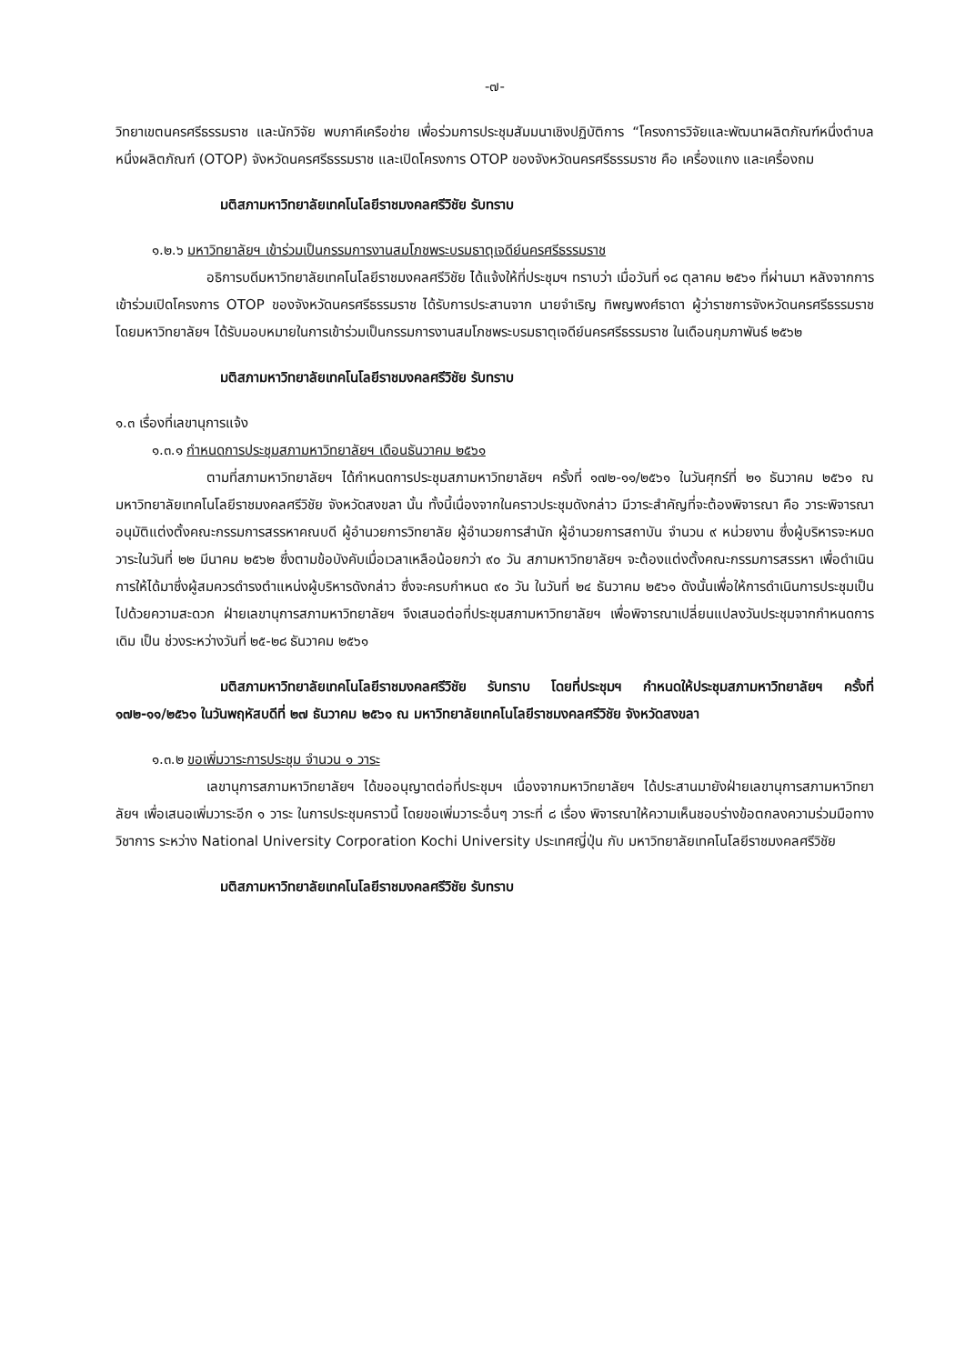-๗-
วิทยาเขตนครศรีธรรมราช และนักวิจัย พบภาคีเครือข่าย เพื่อร่วมการประชุมสัมมนาเชิงปฏิบัติการ “โครงการวิจัยและพัฒนาผลิตภัณฑ์หนึ่งตำบล หนึ่งผลิตภัณฑ์ (OTOP) จังหวัดนครศรีธรรมราช และเปิดโครงการ OTOP ของจังหวัดนครศรีธรรมราช คือ เครื่องแกง และเครื่องถม
มติสภามหาวิทยาลัยเทคโนโลยีราชมงคลศรีวิชัย รับทราบ
๑.๒.๖ มหาวิทยาลัยฯ เข้าร่วมเป็นกรรมการงานสมโภชพระบรมธาตุเจดีย์นครศรีธรรมราช
อธิการบดีมหาวิทยาลัยเทคโนโลยีราชมงคลศรีวิชัย ได้แจ้งให้ที่ประชุมฯ ทราบว่า เมื่อวันที่ ๑๘ ตุลาคม ๒๕๖๑ ที่ผ่านมา หลังจากการเข้าร่วมเปิดโครงการ OTOP ของจังหวัดนครศรีธรรมราช ได้รับการประสานจาก นายจำเริญ ทิพญพงศ์ธาดา ผู้ว่าราชการจังหวัดนครศรีธรรมราช โดยมหาวิทยาลัยฯ ได้รับมอบหมายในการเข้าร่วมเป็นกรรมการงานสมโภชพระบรมธาตุเจดีย์นครศรีธรรมราช ในเดือนกุมภาพันธ์ ๒๕๖๒
มติสภามหาวิทยาลัยเทคโนโลยีราชมงคลศรีวิชัย รับทราบ
๑.๓ เรื่องที่เลขานุการแจ้ง
๑.๓.๑ กำหนดการประชุมสภามหาวิทยาลัยฯ เดือนธันวาคม ๒๕๖๑
ตามที่สภามหาวิทยาลัยฯ ได้กำหนดการประชุมสภามหาวิทยาลัยฯ ครั้งที่ ๑๗๒-๑๑/๒๕๖๑ ในวันศุกร์ที่ ๒๑ ธันวาคม ๒๕๖๑ ณ มหาวิทยาลัยเทคโนโลยีราชมงคลศรีวิชัย จังหวัดสงขลา นั้น ทั้งนี้เนื่องจากในคราวประชุมดังกล่าว มีวาระสำคัญที่จะต้องพิจารณา คือ วาระพิจารณาอนุมัติแต่งตั้งคณะกรรมการสรรหาคณบดี ผู้อำนวยการวิทยาลัย ผู้อำนวยการสำนัก ผู้อำนวยการสถาบัน จำนวน ๙ หน่วยงาน ซึ่งผู้บริหารจะหมดวาระในวันที่ ๒๒ มีนาคม ๒๕๖๒ ซึ่งตามข้อบังคับเมื่อเวลาเหลือน้อยกว่า ๙๐ วัน สภามหาวิทยาลัยฯ จะต้องแต่งตั้งคณะกรรมการสรรหา เพื่อดำเนินการให้ได้มาซึ่งผู้สมควรดำรงตำแหน่งผู้บริหารดังกล่าว ซึ่งจะครบกำหนด ๙๐ วัน ในวันที่ ๒๔ ธันวาคม ๒๕๖๑ ดังนั้นเพื่อให้การดำเนินการประชุมเป็นไปด้วยความสะดวก ฝ่ายเลขานุการสภามหาวิทยาลัยฯ จึงเสนอต่อที่ประชุมสภามหาวิทยาลัยฯ เพื่อพิจารณาเปลี่ยนแปลงวันประชุมจากกำหนดการเดิม เป็น ช่วงระหว่างวันที่ ๒๕-๒๘ ธันวาคม ๒๕๖๑
มติสภามหาวิทยาลัยเทคโนโลยีราชมงคลศรีวิชัย รับทราบ โดยที่ประชุมฯ กำหนดให้ประชุมสภามหาวิทยาลัยฯ ครั้งที่ ๑๗๒-๑๑/๒๕๖๑ ในวันพฤหัสบดีที่ ๒๗ ธันวาคม ๒๕๖๑ ณ มหาวิทยาลัยเทคโนโลยีราชมงคลศรีวิชัย จังหวัดสงขลา
๑.๓.๒ ขอเพิ่มวาระการประชุม จำนวน ๑ วาระ
เลขานุการสภามหาวิทยาลัยฯ ได้ขออนุญาตต่อที่ประชุมฯ เนื่องจากมหาวิทยาลัยฯ ได้ประสานมายังฝ่ายเลขานุการสภามหาวิทยาลัยฯ เพื่อเสนอเพิ่มวาระอีก ๑ วาระ ในการประชุมคราวนี้ โดยขอเพิ่มวาระอื่นๆ วาระที่ ๘ เรื่อง พิจารณาให้ความเห็นชอบร่างข้อตกลงความร่วมมือทางวิชาการ ระหว่าง National University Corporation Kochi University ประเทศญี่ปุ่น กับ มหาวิทยาลัยเทคโนโลยีราชมงคลศรีวิชัย
มติสภามหาวิทยาลัยเทคโนโลยีราชมงคลศรีวิชัย รับทราบ